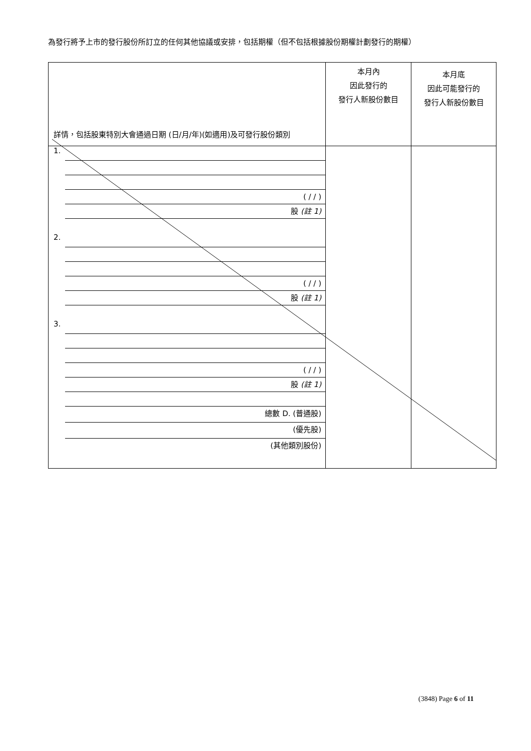為發行將予上市的發行股份所訂立的任何其他協議或安排，包括期權（但不包括根據股份期權計劃發行的期權）
| 詳情，包括股東特別大會通過日期 (日/月/年)(如適用)及可發行股份類別 | 本月內 因此發行的 發行人新股份數目 | 本月底 因此可能發行的 發行人新股份數目 |
| 1. ( / / ) 股 (註 1) 2. ( / / ) 股 (註 1) 3. ( / / ) 股 (註 1) 總數 D. (普通股) (優先股) (其他類別股份) | | |
(3848) Page 6 of 11